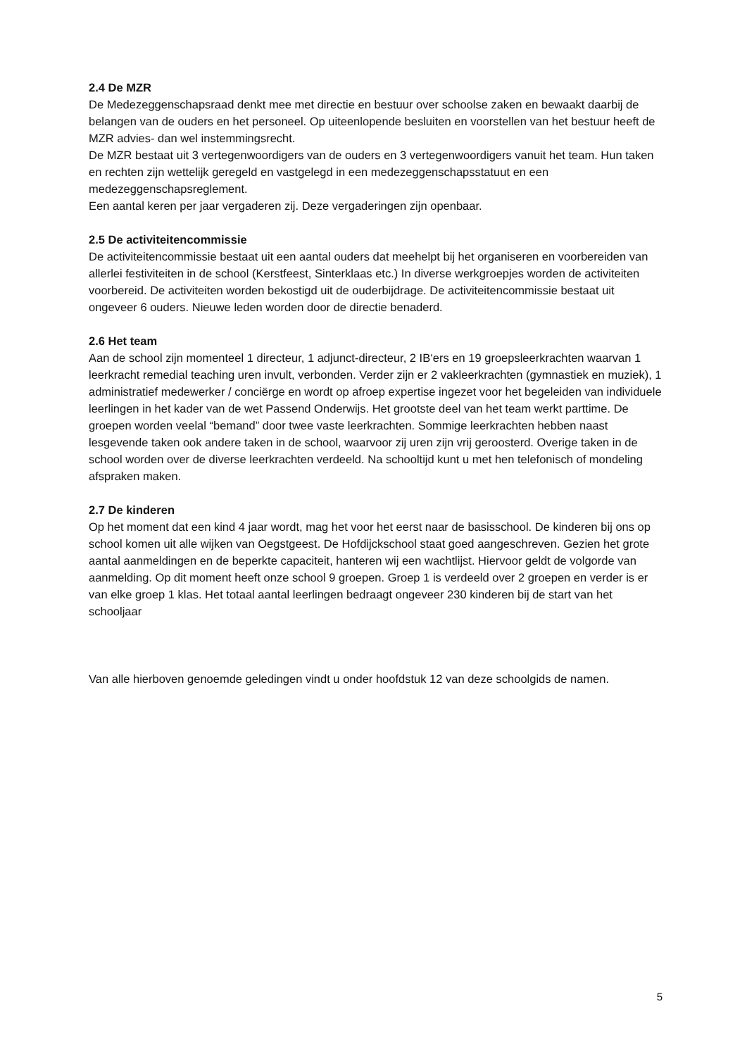2.4 De MZR
De Medezeggenschapsraad denkt mee met directie en bestuur over schoolse zaken en bewaakt daarbij de belangen van de ouders en het personeel. Op uiteenlopende besluiten en voorstellen van het bestuur heeft de MZR advies- dan wel instemmingsrecht.
De MZR bestaat uit 3 vertegenwoordigers van de ouders en 3 vertegenwoordigers vanuit het team. Hun taken en rechten zijn wettelijk geregeld en vastgelegd in een medezeggenschapsstatuut en een medezeggenschapsreglement.
Een aantal keren per jaar vergaderen zij. Deze vergaderingen zijn openbaar.
2.5 De activiteitencommissie
De activiteitencommissie bestaat uit een aantal ouders dat meehelpt bij het organiseren en voorbereiden van allerlei festiviteiten in de school (Kerstfeest, Sinterklaas etc.) In diverse werkgroepjes worden de activiteiten voorbereid. De activiteiten worden bekostigd uit de ouderbijdrage. De activiteitencommissie bestaat uit ongeveer 6 ouders. Nieuwe leden worden door de directie benaderd.
2.6 Het team
Aan de school zijn momenteel 1 directeur, 1 adjunct-directeur, 2 IB‘ers en 19 groepsleerkrachten waarvan 1 leerkracht remedial teaching uren invult, verbonden. Verder zijn er 2 vakleerkrachten (gymnastiek en muziek), 1 administratief medewerker / conciërge en wordt op afroep expertise ingezet voor het begeleiden van individuele leerlingen in het kader van de wet Passend Onderwijs. Het grootste deel van het team werkt parttime. De groepen worden veelal “bemand” door twee vaste leerkrachten. Sommige leerkrachten hebben naast lesgevende taken ook andere taken in de school, waarvoor zij uren zijn vrij geroosterd. Overige taken in de school worden over de diverse leerkrachten verdeeld. Na schooltijd kunt u met hen telefonisch of mondeling afspraken maken.
2.7 De kinderen
Op het moment dat een kind 4 jaar wordt, mag het voor het eerst naar de basisschool. De kinderen bij ons op school komen uit alle wijken van Oegstgeest. De Hofdijckschool staat goed aangeschreven. Gezien het grote aantal aanmeldingen en de beperkte capaciteit, hanteren wij een wachtlijst. Hiervoor geldt de volgorde van aanmelding. Op dit moment heeft onze school 9 groepen. Groep 1 is verdeeld over 2 groepen en verder is er van elke groep 1 klas. Het totaal aantal leerlingen bedraagt ongeveer 230 kinderen bij de start van het schooljaar
Van alle hierboven genoemde geledingen vindt u onder hoofdstuk 12 van deze schoolgids de namen.
5